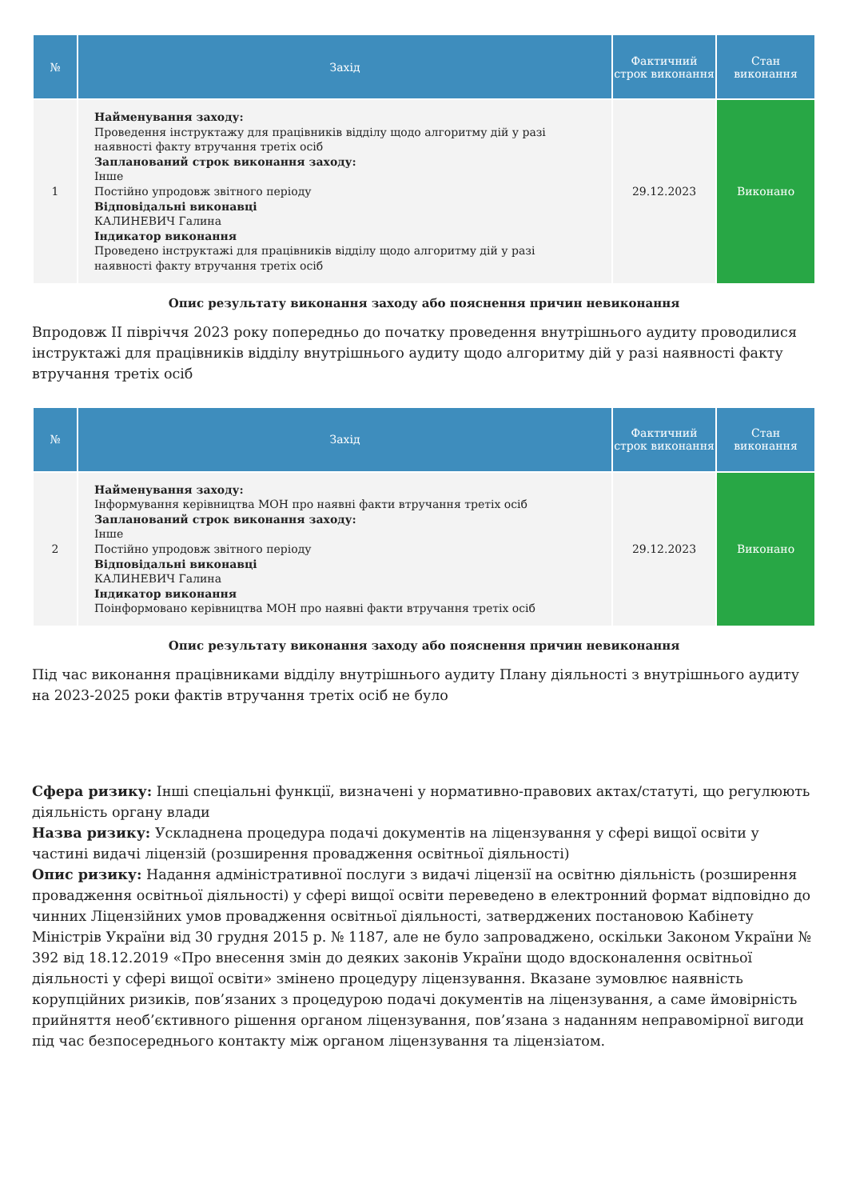| № | Захід | Фактичний строк виконання | Стан виконання |
| --- | --- | --- | --- |
| 1 | Найменування заходу: Проведення інструктажу для працівників відділу щодо алгоритму дій у разі наявності факту втручання третіх осіб Запланований строк виконання заходу: Інше Постійно упродовж звітного періоду Відповідальні виконавці КАЛИНЕВИЧ Галина Індикатор виконання Проведено інструктажі для працівників відділу щодо алгоритму дій у разі наявності факту втручання третіх осіб | 29.12.2023 | Виконано |
Опис результату виконання заходу або пояснення причин невиконання
Впродовж ІІ півріччя 2023 року попередньо до початку проведення внутрішнього аудиту проводилися інструктажі для працівників відділу внутрішнього аудиту щодо алгоритму дій у разі наявності факту втручання третіх осіб
| № | Захід | Фактичний строк виконання | Стан виконання |
| --- | --- | --- | --- |
| 2 | Найменування заходу: Інформування керівництва МОН про наявні факти втручання третіх осіб Запланований строк виконання заходу: Інше Постійно упродовж звітного періоду Відповідальні виконавці КАЛИНЕВИЧ Галина Індикатор виконання Поінформовано керівництва МОН про наявні факти втручання третіх осіб | 29.12.2023 | Виконано |
Опис результату виконання заходу або пояснення причин невиконання
Під час виконання працівниками відділу внутрішнього аудиту Плану діяльності з внутрішнього аудиту на 2023-2025 роки фактів втручання третіх осіб не було
Сфера ризику: Інші спеціальні функції, визначені у нормативно-правових актах/статуті, що регулюють діяльність органу влади
Назва ризику: Ускладнена процедура подачі документів на ліцензування у сфері вищої освіти у частині видачі ліцензій (розширення провадження освітньої діяльності)
Опис ризику: Надання адміністративної послуги з видачі ліцензії на освітню діяльність (розширення провадження освітньої діяльності) у сфері вищої освіти переведено в електронний формат відповідно до чинних Ліцензійних умов провадження освітньої діяльності, затверджених постановою Кабінету Міністрів України від 30 грудня 2015 р. № 1187, але не було запроваджено, оскільки Законом України № 392 від 18.12.2019 «Про внесення змін до деяких законів України щодо вдосконалення освітньої діяльності у сфері вищої освіти» змінено процедуру ліцензування. Вказане зумовлює наявність корупційних ризиків, пов’язаних з процедурою подачі документів на ліцензування, а саме ймовірність прийняття необ’єктивного рішення органом ліцензування, пов’язана з наданням неправомірної вигоди під час безпосереднього контакту між органом ліцензування та ліцензіатом.